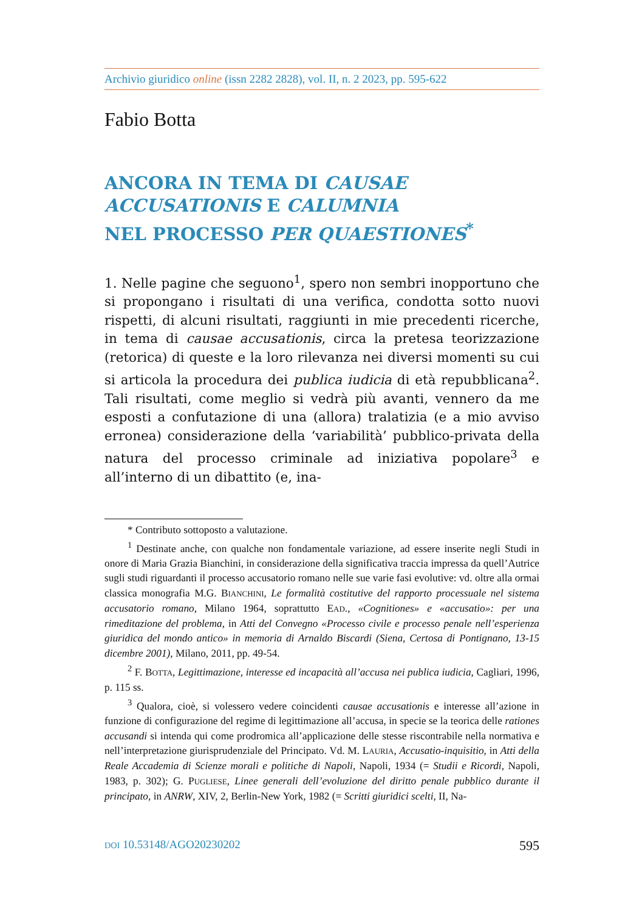Archivio giuridico online (issn 2282 2828), vol. II, n. 2 2023, pp. 595-622
Fabio Botta
ANCORA IN TEMA DI CAUSAE ACCUSATIONIS E CALUMNIA
NEL PROCESSO PER QUAESTIONES<sup>*</sup>
1. Nelle pagine che seguono<sup>1</sup>, spero non sembri inopportuno che si propongano i risultati di una verifica, condotta sotto nuovi rispetti, di alcuni risultati, raggiunti in mie precedenti ricerche, in tema di causae accusationis, circa la pretesa teorizzazione (retorica) di queste e la loro rilevanza nei diversi momenti su cui si articola la procedura dei publica iudicia di età repubblicana<sup>2</sup>. Tali risultati, come meglio si vedrà più avanti, vennero da me esposti a confutazione di una (allora) tralatizia (e a mio avviso erronea) considerazione della ‘variabilità’ pubblico-privata della natura del processo criminale ad iniziativa popolare<sup>3</sup> e all’interno di un dibattito (e, ina-
* Contributo sottoposto a valutazione.
<sup>1</sup> Destinate anche, con qualche non fondamentale variazione, ad essere inserite negli Studi in onore di Maria Grazia Bianchini, in considerazione della significativa traccia impressa da quell’Autrice sugli studi riguardanti il processo accusatorio romano nelle sue varie fasi evolutive: vd. oltre alla ormai classica monografia M.G. BIANCHINI, Le formalità costitutive del rapporto processuale nel sistema accusatorio romano, Milano 1964, soprattutto EAD., «Cognitiones» e «accusatio»: per una rimeditazione del problema, in Atti del Convegno «Processo civile e processo penale nell’esperienza giuridica del mondo antico» in memoria di Arnaldo Biscardi (Siena, Certosa di Pontignano, 13-15 dicembre 2001), Milano, 2011, pp. 49-54.
<sup>2</sup> F. BOTTA, Legittimazione, interesse ed incapacità all’accusa nei publica iudicia, Cagliari, 1996, p. 115 ss.
<sup>3</sup> Qualora, cioè, si volessero vedere coincidenti causae accusationis e interesse all’azione in funzione di configurazione del regime di legittimazione all’accusa, in specie se la teorica delle rationes accusandi si intenda qui come prodromica all’applicazione delle stesse riscontrabile nella normativa e nell’interpretazione giurisprudenziale del Principato. Vd. M. LAURIA, Accusatio-inquisitio, in Atti della Reale Accademia di Scienze morali e politiche di Napoli, Napoli, 1934 (= Studii e Ricordi, Napoli, 1983, p. 302); G. PUGLIESE, Linee generali dell’evoluzione del diritto penale pubblico durante il principato, in ANRW, XIV, 2, Berlin-New York, 1982 (= Scritti giuridici scelti, II, Na-
DOI 10.53148/AGO20230202 595